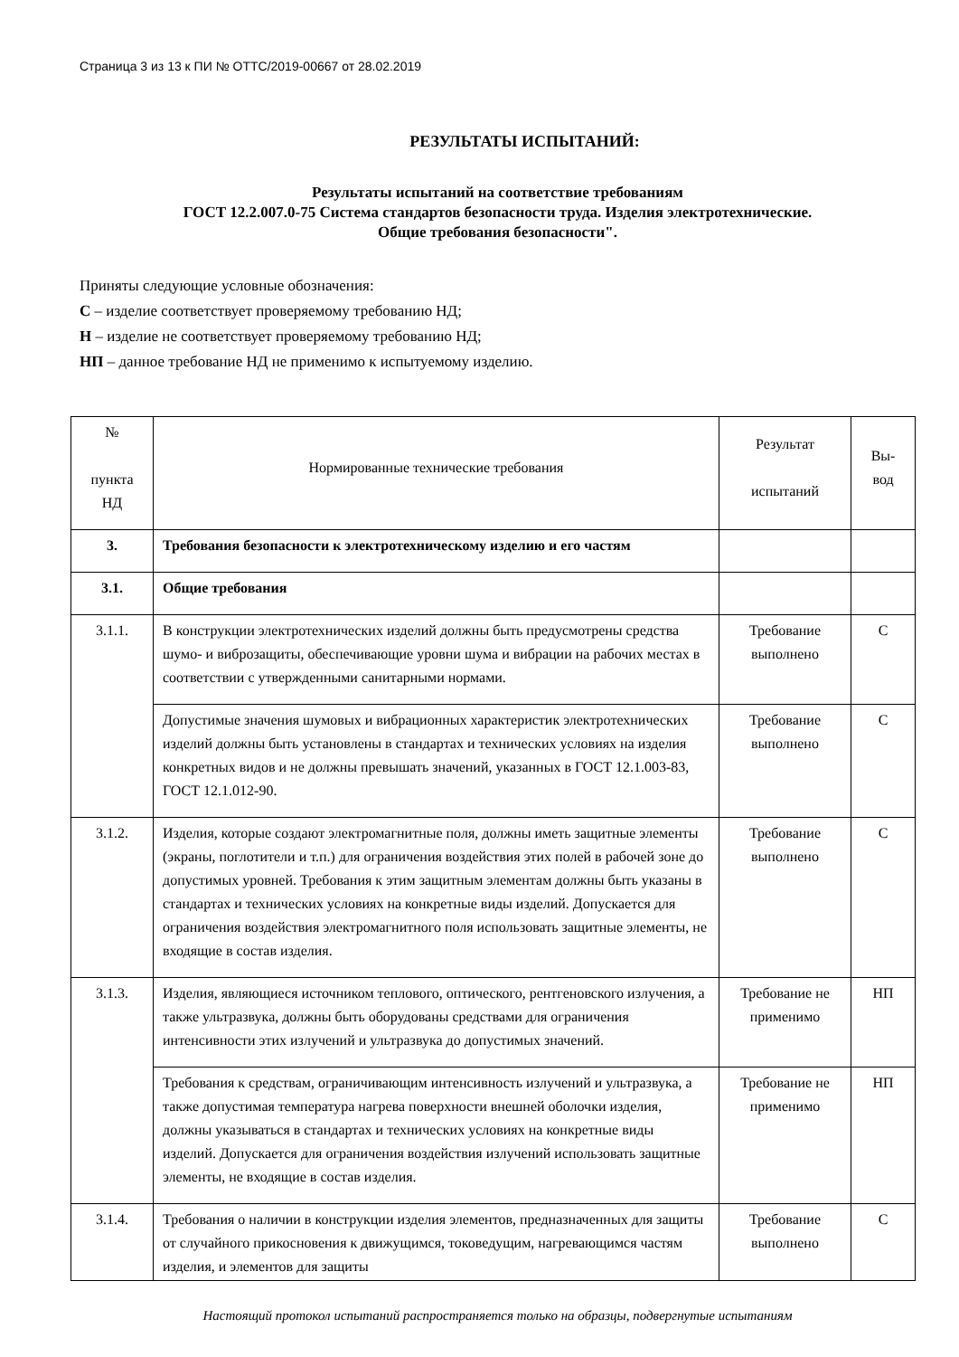Страница 3 из 13 к ПИ № ОТТС/2019-00667 от 28.02.2019
РЕЗУЛЬТАТЫ ИСПЫТАНИЙ:
Результаты испытаний на соответствие требованиям
ГОСТ 12.2.007.0-75 Система стандартов безопасности труда. Изделия электротехнические.
Общие требования безопасности".
Приняты следующие условные обозначения:
С – изделие соответствует проверяемому требованию НД;
Н – изделие не соответствует проверяемому требованию НД;
НП – данное требование НД не применимо к испытуемому изделию.
| № пункта НД | Нормированные технические требования | Результат испытаний | Вы- вод |
| --- | --- | --- | --- |
| 3. | Требования безопасности к электротехническому изделию и его частям | | |
| 3.1. | Общие требования | | |
| 3.1.1. | В конструкции электротехнических изделий должны быть предусмотрены средства шумо- и виброзащиты, обеспечивающие уровни шума и вибрации на рабочих местах в соответствии с утвержденными санитарными нормами. | Требование выполнено | С |
| | Допустимые значения шумовых и вибрационных характеристик электротехнических изделий должны быть установлены в стандартах и технических условиях на изделия конкретных видов и не должны превышать значений, указанных в ГОСТ 12.1.003-83, ГОСТ 12.1.012-90. | Требование выполнено | С |
| 3.1.2. | Изделия, которые создают электромагнитные поля, должны иметь защитные элементы (экраны, поглотители и т.п.) для ограничения воздействия этих полей в рабочей зоне до допустимых уровней. Требования к этим защитным элементам должны быть указаны в стандартах и технических условиях на конкретные виды изделий. Допускается для ограничения воздействия электромагнитного поля использовать защитные элементы, не входящие в состав изделия. | Требование выполнено | С |
| 3.1.3. | Изделия, являющиеся источником теплового, оптического, рентгеновского излучения, а также ультразвука, должны быть оборудованы средствами для ограничения интенсивности этих излучений и ультразвука до допустимых значений. | Требование не применимо | НП |
| | Требования к средствам, ограничивающим интенсивность излучений и ультразвука, а также допустимая температура нагрева поверхности внешней оболочки изделия, должны указываться в стандартах и технических условиях на конкретные виды изделий. Допускается для ограничения воздействия излучений использовать защитные элементы, не входящие в состав изделия. | Требование не применимо | НП |
| 3.1.4. | Требования о наличии в конструкции изделия элементов, предназначенных для защиты от случайного прикосновения к движущимся, токоведущим, нагревающимся частям изделия, и элементов для защиты | Требование выполнено | С |
Настоящий протокол испытаний распространяется только на образцы, подвергнутые испытаниям